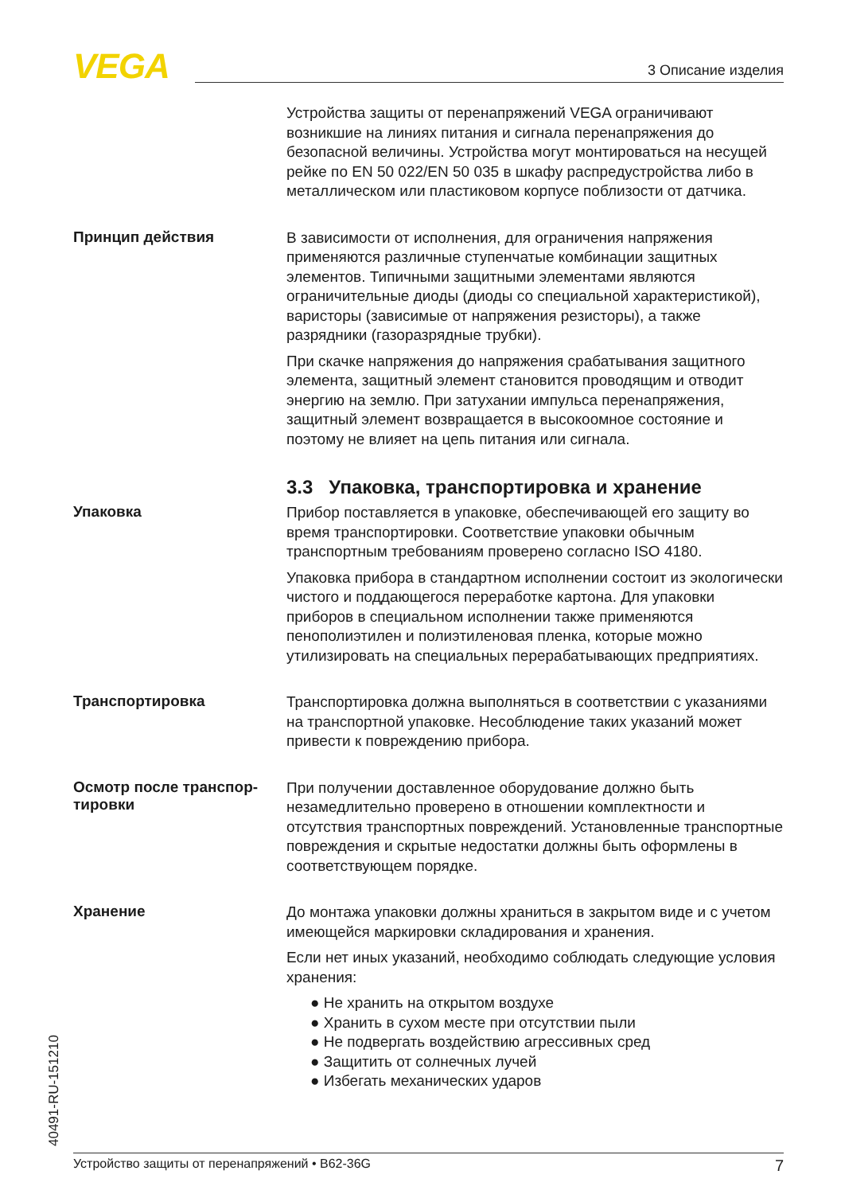VEGA 3 Описание изделия
Устройства защиты от перенапряжений VEGA ограничивают возникшие на линиях питания и сигнала перенапряжения до безопасной величины. Устройства могут монтироваться на несущей рейке по EN 50 022/EN 50 035 в шкафу распредустройства либо в металлическом или пластиковом корпусе поблизости от датчика.
Принцип действия
В зависимости от исполнения, для ограничения напряжения применяются различные ступенчатые комбинации защитных элементов. Типичными защитными элементами являются ограничительные диоды (диоды со специальной характеристикой), варисторы (зависимые от напряжения резисторы), а также разрядники (газоразрядные трубки).
При скачке напряжения до напряжения срабатывания защитного элемента, защитный элемент становится проводящим и отводит энергию на землю. При затухании импульса перенапряжения, защитный элемент возвращается в высокоомное состояние и поэтому не влияет на цепь питания или сигнала.
3.3 Упаковка, транспортировка и хранение
Упаковка
Прибор поставляется в упаковке, обеспечивающей его защиту во время транспортировки. Соответствие упаковки обычным транспортным требованиям проверено согласно ISO 4180.
Упаковка прибора в стандартном исполнении состоит из экологически чистого и поддающегося переработке картона. Для упаковки приборов в специальном исполнении также применяются пенополиэтилен и полиэтиленовая пленка, которые можно утилизировать на специальных перерабатывающих предприятиях.
Транспортировка
Транспортировка должна выполняться в соответствии с указаниями на транспортной упаковке. Несоблюдение таких указаний может привести к повреждению прибора.
Осмотр после транспор-
тировки
При получении доставленное оборудование должно быть незамедлительно проверено в отношении комплектности и отсутствия транспортных повреждений. Установленные транспортные повреждения и скрытые недостатки должны быть оформлены в соответствующем порядке.
Хранение
До монтажа упаковки должны храниться в закрытом виде и с учетом имеющейся маркировки складирования и хранения.
Если нет иных указаний, необходимо соблюдать следующие условия хранения:
● Не хранить на открытом воздухе
● Хранить в сухом месте при отсутствии пыли
● Не подвергать воздействию агрессивных сред
● Защитить от солнечных лучей
● Избегать механических ударов
40491-RU-151210
Устройство защиты от перенапряжений • B62-36G 7